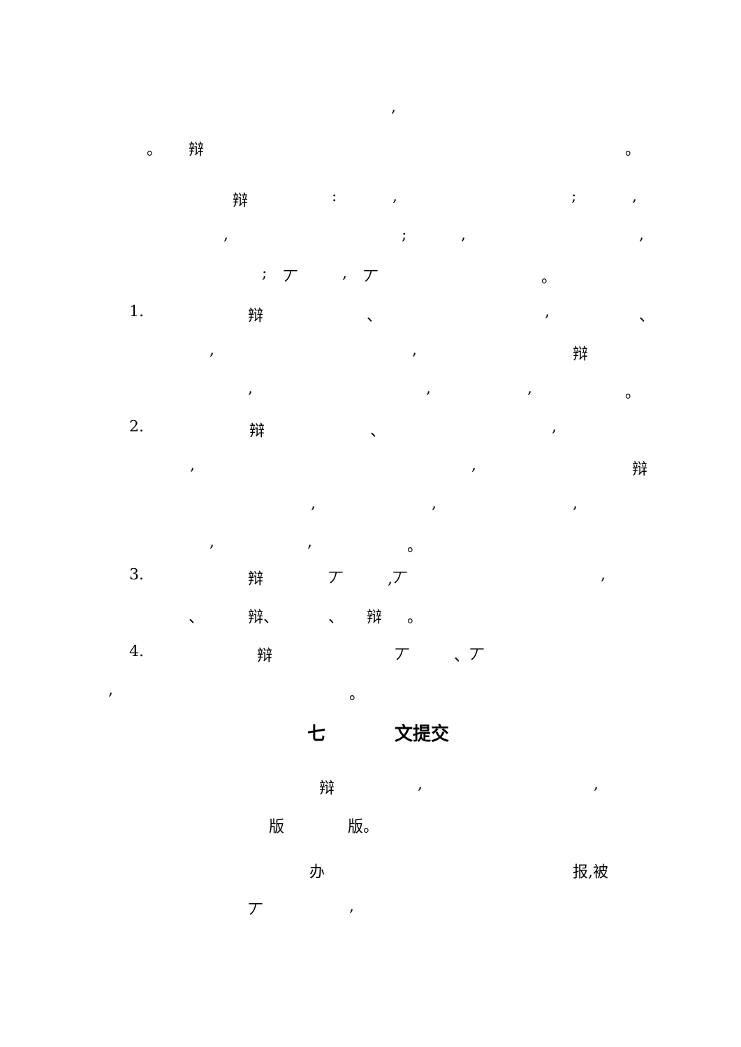,
。 辩 。
辩:,;,
,;,,
; 丆, 丆 。
1. 辩 、, 、
,, 辩
,,, 。
2. 辩 、,
,, 辩
,,,
,, 。
3. 辩 丆,丆,
、 辩、 、 辩 。
4. 辩 丆 、丆
, 。
七 文提交
辩,,
版 版。
办 报,被
丆,